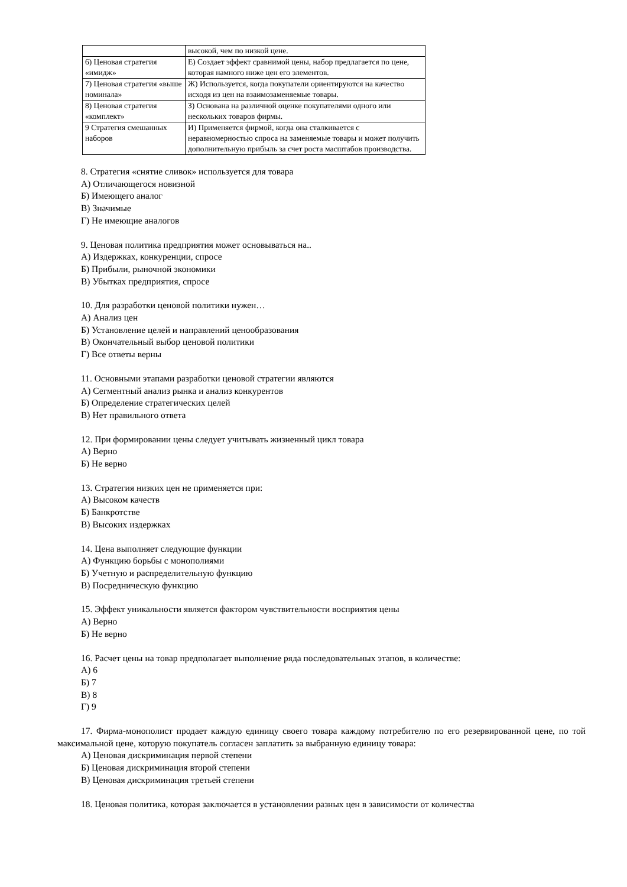| | высокой, чем по низкой цене. |
| 6) Ценовая стратегия «имидж» | Е) Создает эффект сравнимой цены, набор предлагается по цене, которая намного ниже цен его элементов. |
| 7) Ценовая стратегия «выше номинала» | Ж) Используется, когда покупатели ориентируются на качество исходя из цен на взаимозаменяемые товары. |
| 8) Ценовая стратегия «комплект» | З) Основана на различной оценке покупателями одного или нескольких товаров фирмы. |
| 9 Стратегия смешанных наборов | И) Применяется фирмой, когда она сталкивается с неравномерностью спроса на заменяемые товары и может получить дополнительную прибыль за счет роста масштабов производства. |
8. Стратегия «снятие сливок» используется для товара
А) Отличающегося новизной
Б) Имеющего аналог
В) Значимые
Г) Не имеющие аналогов
9. Ценовая политика предприятия может основываться на..
А) Издержках, конкуренции, спросе
Б) Прибыли, рыночной экономики
В) Убытках предприятия, спросе
10. Для разработки ценовой политики нужен…
А) Анализ цен
Б) Установление целей и направлений ценообразования
В) Окончательный выбор ценовой политики
Г) Все ответы верны
11. Основными этапами разработки ценовой стратегии являются
А) Сегментный анализ рынка и анализ конкурентов
Б) Определение стратегических целей
В) Нет правильного ответа
12. При формировании цены следует учитывать жизненный цикл товара
А) Верно
Б) Не верно
13. Стратегия низких цен не применяется при:
А) Высоком качеств
Б) Банкротстве
В) Высоких издержках
14. Цена выполняет следующие функции
А) Функцию борьбы с монополиями
Б) Учетную и распределительную функцию
В) Посредническую функцию
15. Эффект уникальности является фактором чувствительности восприятия цены
А) Верно
Б) Не верно
16. Расчет цены на товар предполагает выполнение ряда последовательных этапов, в количестве:
А) 6
Б) 7
В) 8
Г) 9
17. Фирма-монополист продает каждую единицу своего товара каждому потребителю по его резервированной цене, по той максимальной цене, которую покупатель согласен заплатить за выбранную единицу товара:
А) Ценовая дискриминация первой степени
Б) Ценовая дискриминация второй степени
В) Ценовая дискриминация третьей степени
18. Ценовая политика, которая заключается в установлении разных цен в зависимости от количества